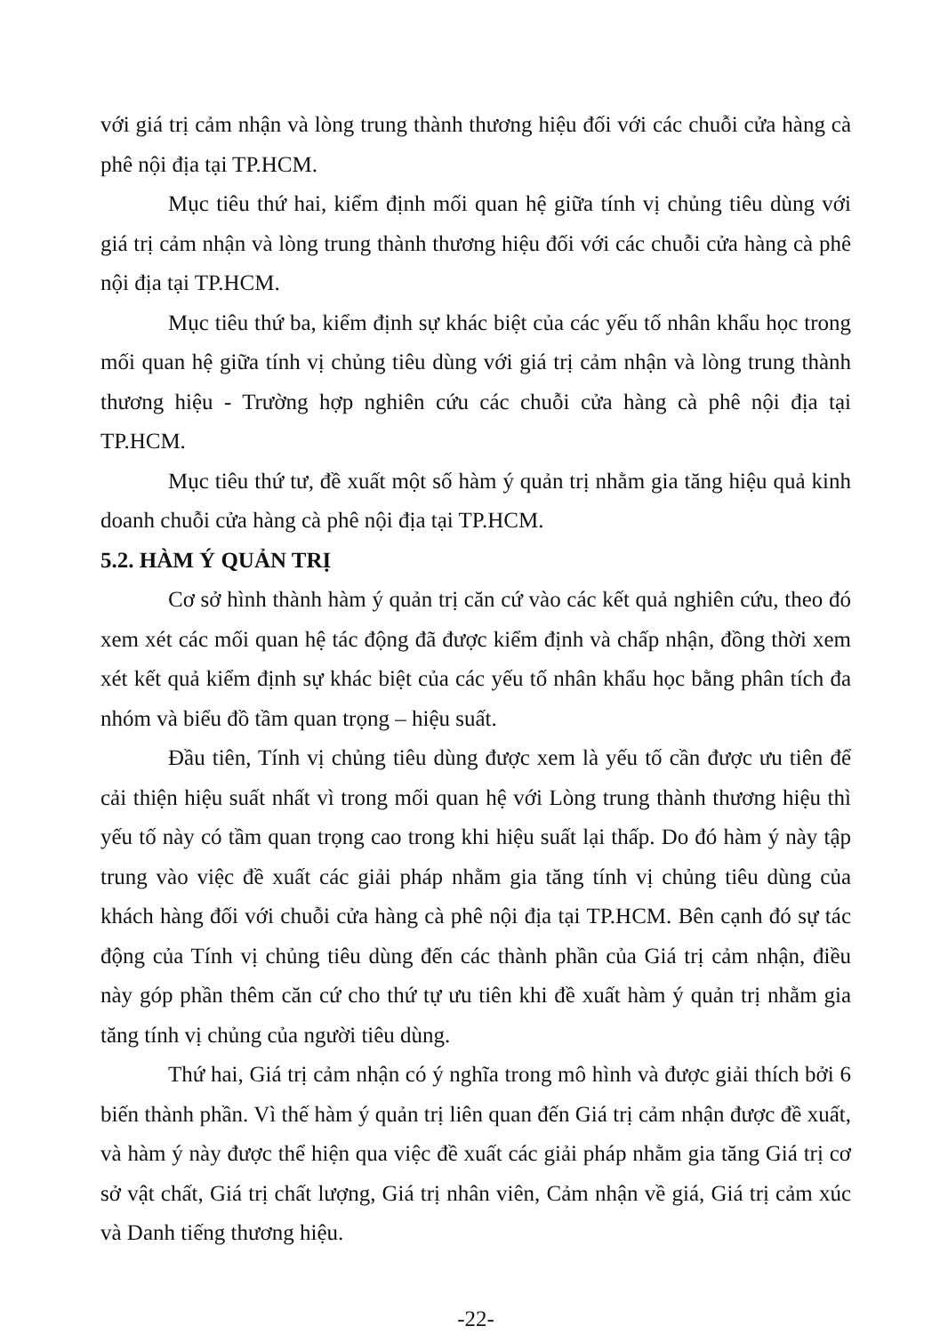với giá trị cảm nhận và lòng trung thành thương hiệu đối với các chuỗi cửa hàng cà phê nội địa tại TP.HCM.
Mục tiêu thứ hai, kiểm định mối quan hệ giữa tính vị chủng tiêu dùng với giá trị cảm nhận và lòng trung thành thương hiệu đối với các chuỗi cửa hàng cà phê nội địa tại TP.HCM.
Mục tiêu thứ ba, kiểm định sự khác biệt của các yếu tố nhân khẩu học trong mối quan hệ giữa tính vị chủng tiêu dùng với giá trị cảm nhận và lòng trung thành thương hiệu - Trường hợp nghiên cứu các chuỗi cửa hàng cà phê nội địa tại TP.HCM.
Mục tiêu thứ tư, đề xuất một số hàm ý quản trị nhằm gia tăng hiệu quả kinh doanh chuỗi cửa hàng cà phê nội địa tại TP.HCM.
5.2. HÀM Ý QUẢN TRỊ
Cơ sở hình thành hàm ý quản trị căn cứ vào các kết quả nghiên cứu, theo đó xem xét các mối quan hệ tác động đã được kiểm định và chấp nhận, đồng thời xem xét kết quả kiểm định sự khác biệt của các yếu tố nhân khẩu học bằng phân tích đa nhóm và biểu đồ tầm quan trọng – hiệu suất.
Đầu tiên, Tính vị chủng tiêu dùng được xem là yếu tố cần được ưu tiên để cải thiện hiệu suất nhất vì trong mối quan hệ với Lòng trung thành thương hiệu thì yếu tố này có tầm quan trọng cao trong khi hiệu suất lại thấp. Do đó hàm ý này tập trung vào việc đề xuất các giải pháp nhằm gia tăng tính vị chủng tiêu dùng của khách hàng đối với chuỗi cửa hàng cà phê nội địa tại TP.HCM. Bên cạnh đó sự tác động của Tính vị chủng tiêu dùng đến các thành phần của Giá trị cảm nhận, điều này góp phần thêm căn cứ cho thứ tự ưu tiên khi đề xuất hàm ý quản trị nhằm gia tăng tính vị chủng của người tiêu dùng.
Thứ hai, Giá trị cảm nhận có ý nghĩa trong mô hình và được giải thích bởi 6 biến thành phần. Vì thế hàm ý quản trị liên quan đến Giá trị cảm nhận được đề xuất, và hàm ý này được thể hiện qua việc đề xuất các giải pháp nhằm gia tăng Giá trị cơ sở vật chất, Giá trị chất lượng, Giá trị nhân viên, Cảm nhận về giá, Giá trị cảm xúc và Danh tiếng thương hiệu.
-22-